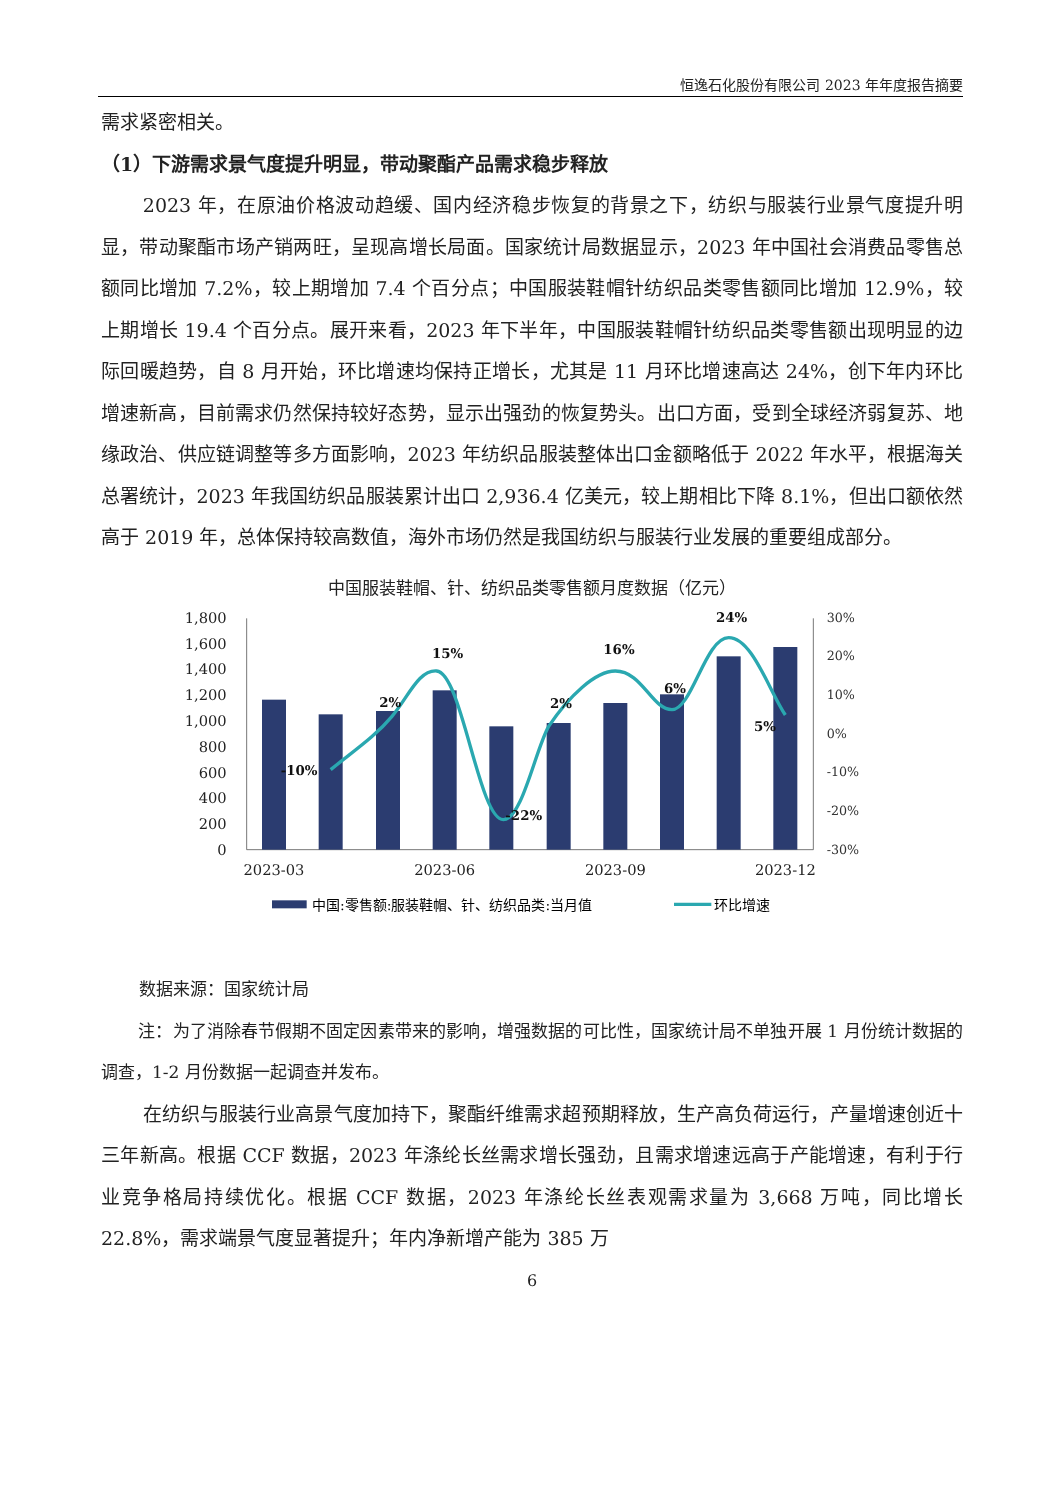恒逸石化股份有限公司 2023 年年度报告摘要
需求紧密相关。
（1）下游需求景气度提升明显，带动聚酯产品需求稳步释放
2023 年，在原油价格波动趋缓、国内经济稳步恢复的背景之下，纺织与服装行业景气度提升明显，带动聚酯市场产销两旺，呈现高增长局面。国家统计局数据显示，2023 年中国社会消费品零售总额同比增加 7.2%，较上期增加 7.4 个百分点；中国服装鞋帽针纺织品类零售额同比增加 12.9%，较上期增长 19.4 个百分点。展开来看，2023 年下半年，中国服装鞋帽针纺织品类零售额出现明显的边际回暖趋势，自 8 月开始，环比增速均保持正增长，尤其是 11 月环比增速高达 24%，创下年内环比增速新高，目前需求仍然保持较好态势，显示出强劲的恢复势头。出口方面，受到全球经济弱复苏、地缘政治、供应链调整等多方面影响，2023 年纺织品服装整体出口金额略低于 2022 年水平，根据海关总署统计，2023 年我国纺织品服装累计出口 2,936.4 亿美元，较上期相比下降 8.1%，但出口额依然高于 2019 年，总体保持较高数值，海外市场仍然是我国纺织与服装行业发展的重要组成部分。
中国服装鞋帽、针、纺织品类零售额月度数据（亿元）
1,800
1,600
1,400
1,200
1,000
800
600
400
200
0
30%
20%
10%
0%
-10%
-20%
-30%
-10%
2%
15%
-22%
2%
16%
6%
24%
5%
2023-03
2023-06
2023-09
2023-12
中国:零售额:服装鞋帽、针、纺织品类:当月值
环比增速
数据来源：国家统计局
注：为了消除春节假期不固定因素带来的影响，增强数据的可比性，国家统计局不单独开展 1 月份统计数据的调查，1-2 月份数据一起调查并发布。
在纺织与服装行业高景气度加持下，聚酯纤维需求超预期释放，生产高负荷运行，产量增速创近十三年新高。根据 CCF 数据，2023 年涤纶长丝需求增长强劲，且需求增速远高于产能增速，有利于行业竞争格局持续优化。根据 CCF 数据，2023 年涤纶长丝表观需求量为 3,668 万吨，同比增长 22.8%，需求端景气度显著提升；年内净新增产能为 385 万
6